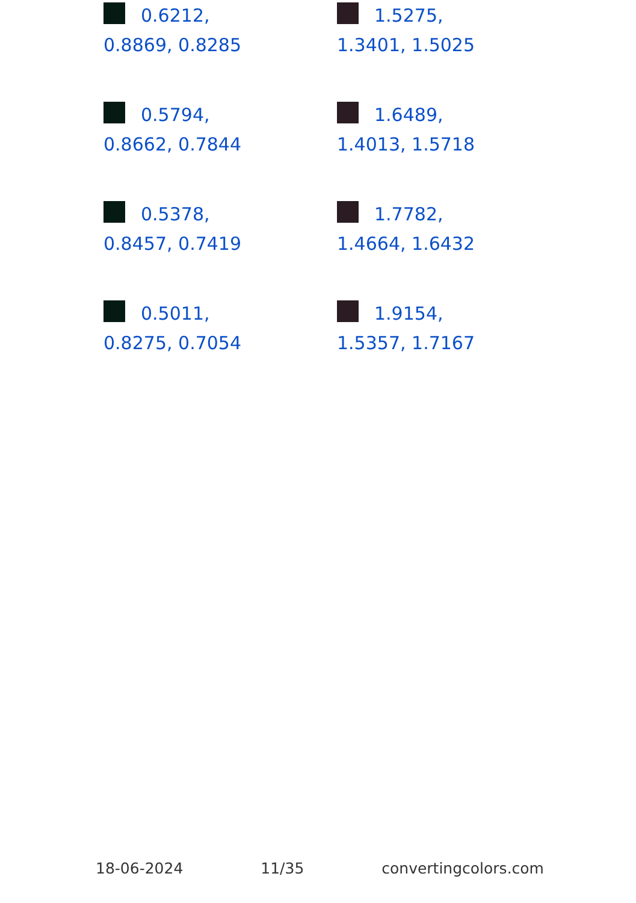0.6212, 0.8869, 0.8285
1.5275, 1.3401, 1.5025
0.5794, 0.8662, 0.7844
1.6489, 1.4013, 1.5718
0.5378, 0.8457, 0.7419
1.7782, 1.4664, 1.6432
0.5011, 0.8275, 0.7054
1.9154, 1.5357, 1.7167
18-06-2024 11/35 convertingcolors.com